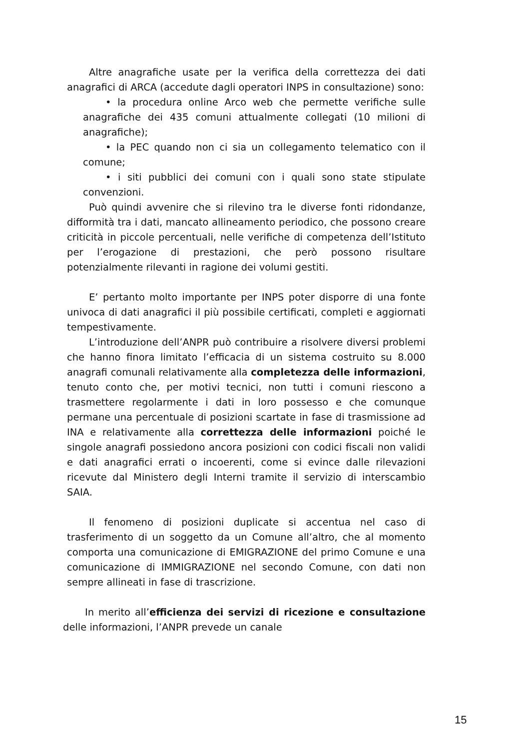Altre anagrafiche usate per la verifica della correttezza dei dati anagrafici di ARCA (accedute dagli operatori INPS in consultazione) sono:
• la procedura online Arco web che permette verifiche sulle anagrafiche dei 435 comuni attualmente collegati (10 milioni di anagrafiche);
• la PEC quando non ci sia un collegamento telematico con il comune;
• i siti pubblici dei comuni con i quali sono state stipulate convenzioni.
Può quindi avvenire che si rilevino tra le diverse fonti ridondanze, difformità tra i dati, mancato allineamento periodico, che possono creare criticità in piccole percentuali, nelle verifiche di competenza dell’Istituto per l’erogazione di prestazioni, che però possono risultare potenzialmente rilevanti in ragione dei volumi gestiti.
E’ pertanto molto importante per INPS poter disporre di una fonte univoca di dati anagrafici il più possibile certificati, completi e aggiornati tempestivamente.
L’introduzione dell’ANPR può contribuire a risolvere diversi problemi che hanno finora limitato l’efficacia di un sistema costruito su 8.000 anagrafi comunali relativamente alla completezza delle informazioni, tenuto conto che, per motivi tecnici, non tutti i comuni riescono a trasmettere regolarmente i dati in loro possesso e che comunque permane una percentuale di posizioni scartate in fase di trasmissione ad INA e relativamente alla correttezza delle informazioni poiché le singole anagrafi possiedono ancora posizioni con codici fiscali non validi e dati anagrafici errati o incoerenti, come si evince dalle rilevazioni ricevute dal Ministero degli Interni tramite il servizio di interscambio SAIA.
Il fenomeno di posizioni duplicate si accentua nel caso di trasferimento di un soggetto da un Comune all’altro, che al momento comporta una comunicazione di EMIGRAZIONE del primo Comune e una comunicazione di IMMIGRAZIONE nel secondo Comune, con dati non sempre allineati in fase di trascrizione.
In merito all’efficienza dei servizi di ricezione e consultazione delle informazioni, l’ANPR prevede un canale
15